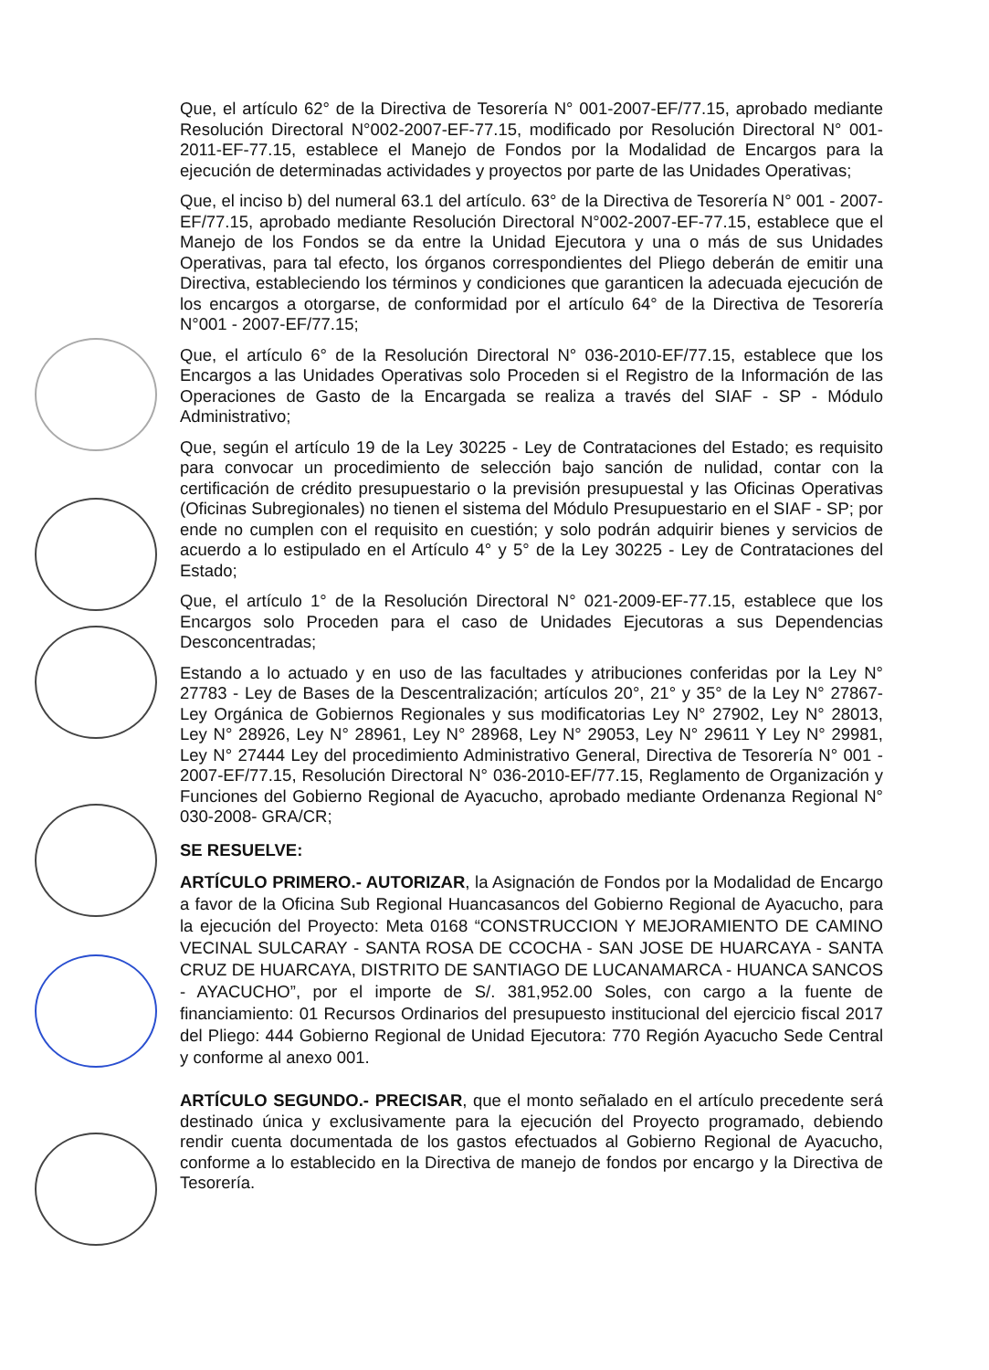Que, el artículo 62° de la Directiva de Tesorería N° 001-2007-EF/77.15, aprobado mediante Resolución Directoral N°002-2007-EF-77.15, modificado por Resolución Directoral N° 001-2011-EF-77.15, establece el Manejo de Fondos por la Modalidad de Encargos para la ejecución de determinadas actividades y proyectos por parte de las Unidades Operativas;
Que, el inciso b) del numeral 63.1 del artículo. 63° de la Directiva de Tesorería N° 001 - 2007-EF/77.15, aprobado mediante Resolución Directoral N°002-2007-EF-77.15, establece que el Manejo de los Fondos se da entre la Unidad Ejecutora y una o más de sus Unidades Operativas, para tal efecto, los órganos correspondientes del Pliego deberán de emitir una Directiva, estableciendo los términos y condiciones que garanticen la adecuada ejecución de los encargos a otorgarse, de conformidad por el artículo 64° de la Directiva de Tesorería N°001 - 2007-EF/77.15;
Que, el artículo 6° de la Resolución Directoral N° 036-2010-EF/77.15, establece que los Encargos a las Unidades Operativas solo Proceden si el Registro de la Información de las Operaciones de Gasto de la Encargada se realiza a través del SIAF - SP - Módulo Administrativo;
Que, según el artículo 19 de la Ley 30225 - Ley de Contrataciones del Estado; es requisito para convocar un procedimiento de selección bajo sanción de nulidad, contar con la certificación de crédito presupuestario o la previsión presupuestal y las Oficinas Operativas (Oficinas Subregionales) no tienen el sistema del Módulo Presupuestario en el SIAF - SP; por ende no cumplen con el requisito en cuestión; y solo podrán adquirir bienes y servicios de acuerdo a lo estipulado en el Artículo 4° y 5° de la Ley 30225 - Ley de Contrataciones del Estado;
Que, el artículo 1° de la Resolución Directoral N° 021-2009-EF-77.15, establece que los Encargos solo Proceden para el caso de Unidades Ejecutoras a sus Dependencias Desconcentradas;
Estando a lo actuado y en uso de las facultades y atribuciones conferidas por la Ley N° 27783 - Ley de Bases de la Descentralización; artículos 20°, 21° y 35° de la Ley N° 27867- Ley Orgánica de Gobiernos Regionales y sus modificatorias Ley N° 27902, Ley N° 28013, Ley N° 28926, Ley N° 28961, Ley N° 28968, Ley N° 29053, Ley N° 29611 Y Ley N° 29981, Ley N° 27444 Ley del procedimiento Administrativo General, Directiva de Tesorería N° 001 - 2007-EF/77.15, Resolución Directoral N° 036-2010-EF/77.15, Reglamento de Organización y Funciones del Gobierno Regional de Ayacucho, aprobado mediante Ordenanza Regional N° 030-2008- GRA/CR;
SE RESUELVE:
ARTÍCULO PRIMERO.- AUTORIZAR, la Asignación de Fondos por la Modalidad de Encargo a favor de la Oficina Sub Regional Huancasancos del Gobierno Regional de Ayacucho, para la ejecución del Proyecto: Meta 0168 “CONSTRUCCION Y MEJORAMIENTO DE CAMINO VECINAL SULCARAY - SANTA ROSA DE CCOCHA - SAN JOSE DE HUARCAYA - SANTA CRUZ DE HUARCAYA, DISTRITO DE SANTIAGO DE LUCANAMARCA - HUANCA SANCOS - AYACUCHO”, por el importe de S/. 381,952.00 Soles, con cargo a la fuente de financiamiento: 01 Recursos Ordinarios del presupuesto institucional del ejercicio fiscal 2017 del Pliego: 444 Gobierno Regional de Unidad Ejecutora: 770 Región Ayacucho Sede Central y conforme al anexo 001.
ARTÍCULO SEGUNDO.- PRECISAR, que el monto señalado en el artículo precedente será destinado única y exclusivamente para la ejecución del Proyecto programado, debiendo rendir cuenta documentada de los gastos efectuados al Gobierno Regional de Ayacucho, conforme a lo establecido en la Directiva de manejo de fondos por encargo y la Directiva de Tesorería.